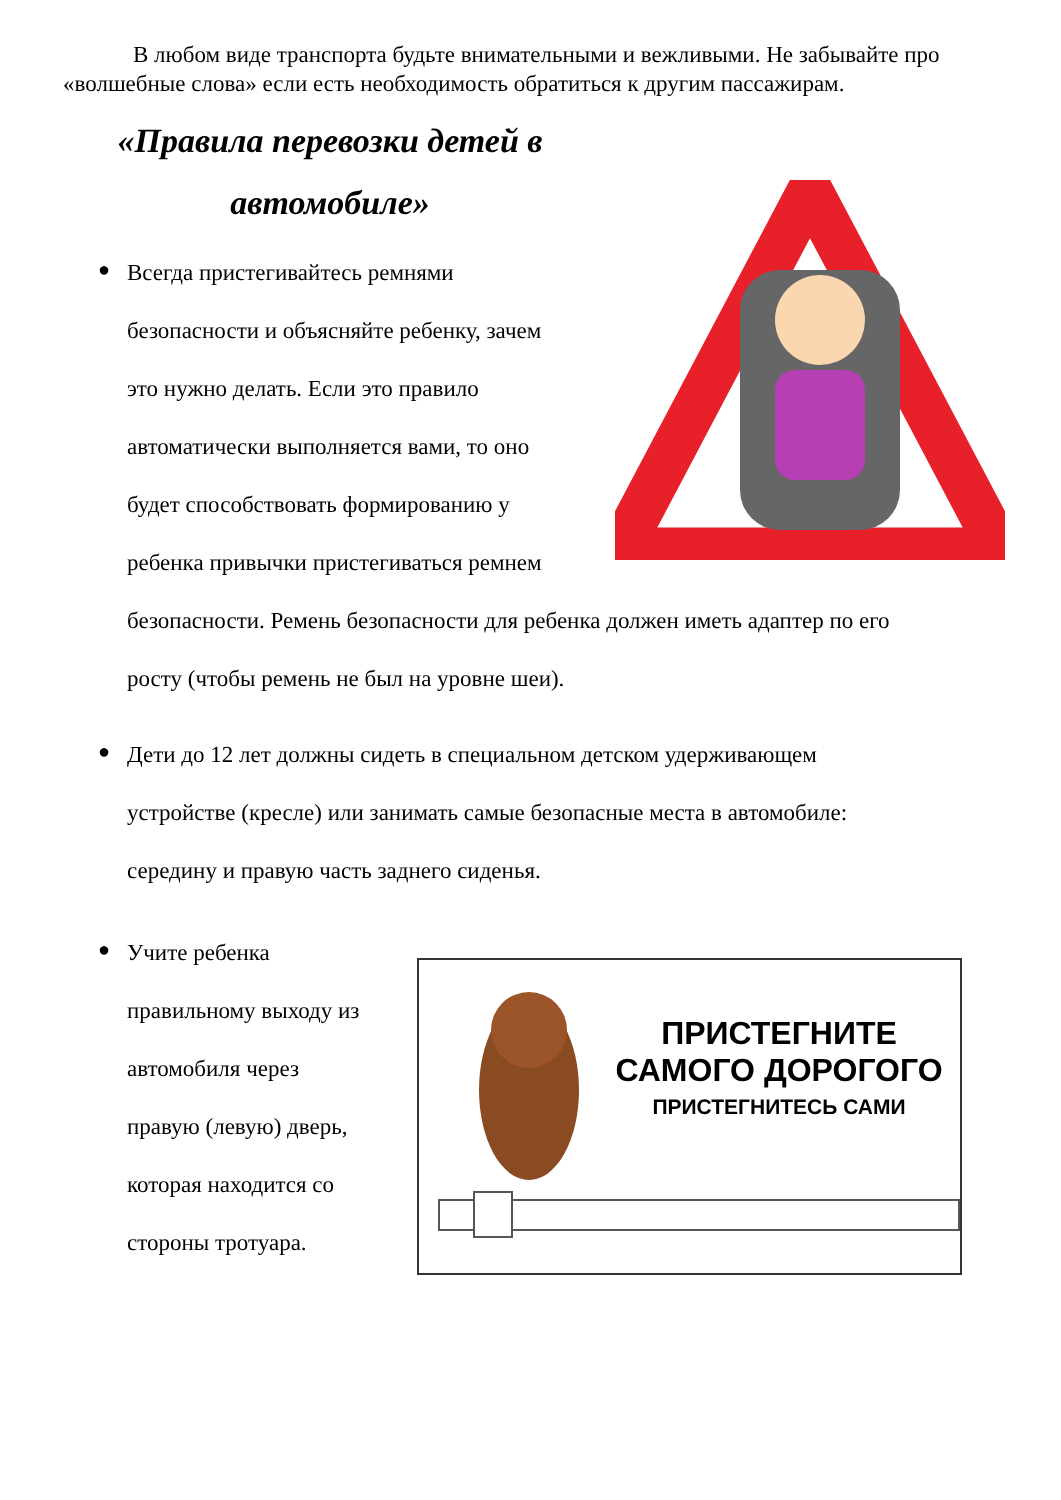В любом виде транспорта будьте внимательными и вежливыми. Не забывайте про «волшебные слова» если есть необходимость обратиться к другим пассажирам.
«Правила перевозки детей в автомобиле»
●
Всегда пристегивайтесь ремнями
безопасности и объясняйте ребенку, зачем
это нужно делать. Если это правило
автоматически выполняется вами, то оно
будет способствовать формированию у
ребенка привычки пристегиваться ремнем
безопасности. Ремень безопасности для ребенка должен иметь адаптер по его
росту (чтобы ремень не был на уровне шеи).
●
Дети до 12 лет должны сидеть в специальном детском удерживающем
устройстве (кресле) или занимать самые безопасные места в автомобиле:
середину и правую часть заднего сиденья.
●
Учите ребенка
правильному выходу из
автомобиля через
правую (левую) дверь,
которая находится со
стороны тротуара.
ПРИСТЕГНИТЕ
САМОГО ДОРОГОГО
ПРИСТЕГНИТЕСЬ САМИ